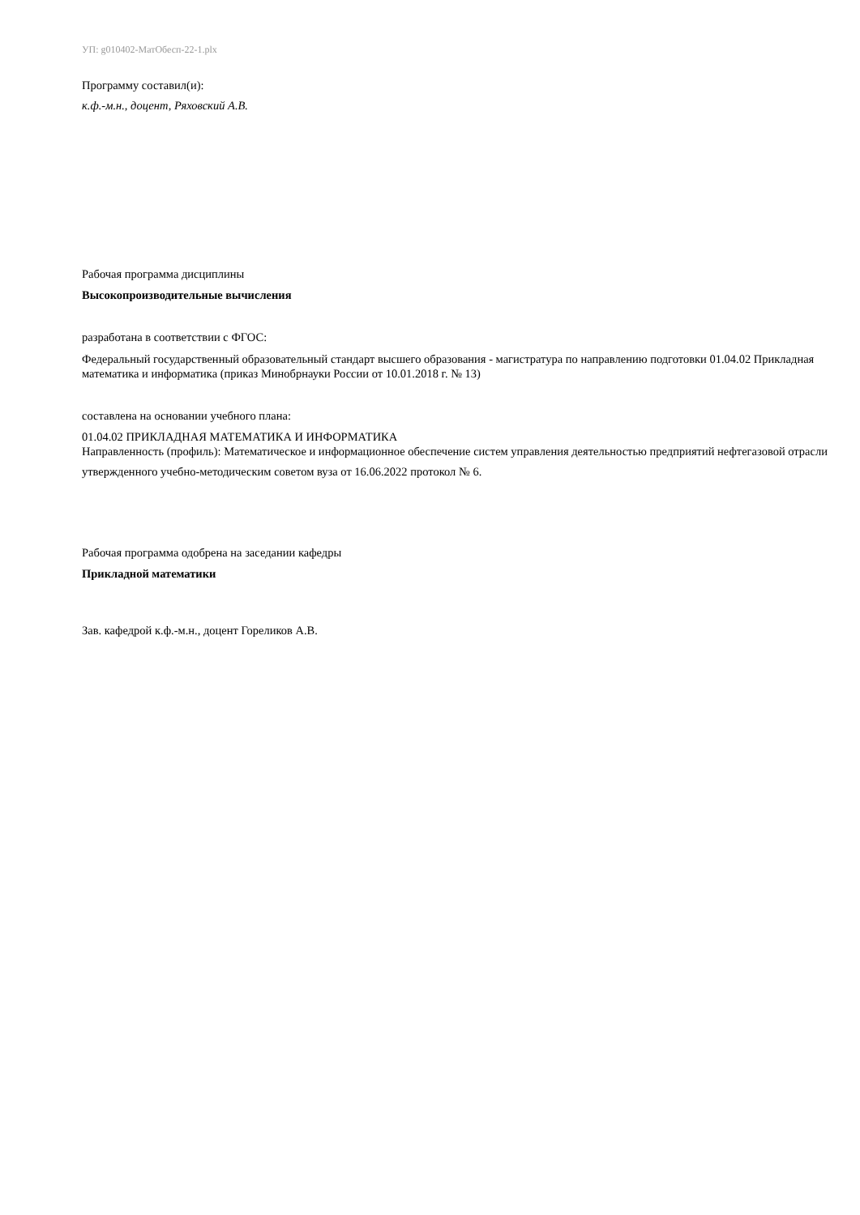УП: g010402-МатОбесп-22-1.plx
Программу составил(и):
к.ф.-м.н., доцент, Ряховский А.В.
Рабочая программа дисциплины
Высокопроизводительные вычисления
разработана в соответствии с ФГОС:
Федеральный государственный образовательный стандарт высшего образования - магистратура по направлению подготовки 01.04.02 Прикладная математика и информатика (приказ Минобрнауки России от 10.01.2018 г. № 13)
составлена на основании учебного плана:
01.04.02 ПРИКЛАДНАЯ МАТЕМАТИКА И ИНФОРМАТИКА
Направленность (профиль): Математическое и информационное обеспечение систем управления деятельностью предприятий нефтегазовой отрасли
утвержденного учебно-методическим советом вуза от 16.06.2022 протокол № 6.
Рабочая программа одобрена на заседании кафедры
Прикладной математики
Зав. кафедрой к.ф.-м.н., доцент Гореликов А.В.